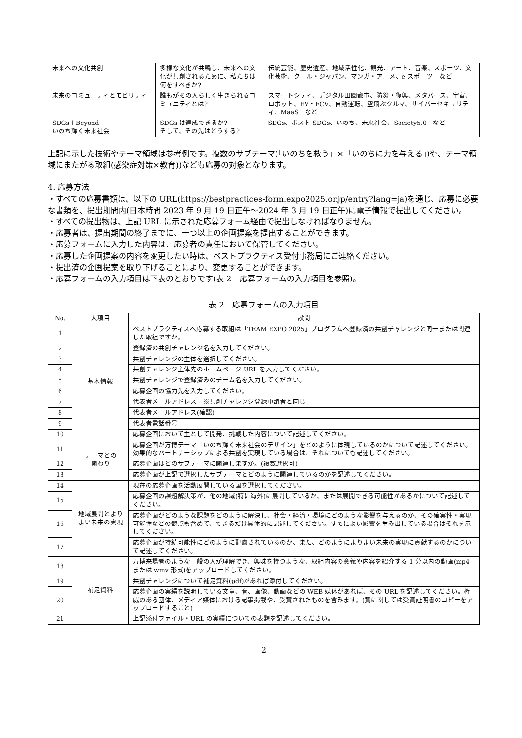| 未来への文化共創 | 多様な文化が共鳴し、未来への文化が共創されるために、私たちは何をすべきか? | 伝統芸能、歴史遺産、地域活性化、観光、アート、音楽、スポーツ、文化芸術、クール・ジャパン、マンガ・アニメ、e スポーツ など |
| 未来のコミュニティとモビリティ | 誰もがその人らしく生きられるコミュニティとは? | スマートシティ、デジタル田園都市、防災・復興、メタバース、宇宙、ロボット、EV・FCV、自動運転、空飛ぶクルマ、サイバーセキュリティ、MaaS など |
| SDGs＋Beyond いのち輝く未来社会 | SDGs は達成できるか? そして、その先はどうする? | SDGs、ポスト SDGs、いのち、未来社会、Society5.0 など |
上記に示した技術やテーマ領域は参考例です。複数のサブテーマ(「いのちを救う」×「いのちに力を与える」)や、テーマ領域にまたがる取組(感染症対策×教育))なども応募の対象となります。
4. 応募方法
・すべての応募書類は、以下の URL(https://bestpractices-form.expo2025.or.jp/entry?lang=ja)を通じ、応募に必要な書類を、提出期間内(日本時間 2023 年 9 月 19 日正午〜2024 年 3 月 19 日正午)に電子情報で提出してください。
・すべての提出物は、上記 URL に示された応募フォーム経由で提出しなければなりません。
・応募者は、提出期間の終了までに、一つ以上の企画提案を提出することができます。
・応募フォームに入力した内容は、応募者の責任において保管してください。
・応募した企画提案の内容を変更したい時は、ベストプラクティス受付事務局にご連絡ください。
・提出済の企画提案を取り下げることにより、変更することができます。
・応募フォームの入力項目は下表のとおりです(表 2　応募フォームの入力項目を参照)。
表 2　応募フォームの入力項目
| No. | 大項目 | 設問 |
| --- | --- | --- |
| 1 | 基本情報 | ベストプラクティスへ応募する取組は「TEAM EXPO 2025」プログラムへ登録済の共創チャレンジと同一または関連した取組ですか。 |
| 2 | | 登録済の共創チャレンジ名を入力してください。 |
| 3 | | 共創チャレンジの主体を選択してください。 |
| 4 | | 共創チャレンジ主体先のホームページ URL を入力してください。 |
| 5 | | 共創チャレンジで登録済みのチーム名を入力してください。 |
| 6 | | 応募企画の協力先を入力してください。 |
| 7 | | 代表者メールアドレス ※共創チャレンジ登録申請者と同じ |
| 8 | | 代表者メールアドレス(確認) |
| 9 | | 代表者電話番号 |
| 10 | | 応募企画において主として開発、挑戦した内容について記述してください。 |
| 11 | テーマとの 関わり | 応募企画が万博テーマ「いのち輝く未来社会のデザイン」をどのように体現しているのかについて記述してください。効果的なパートナーシップによる共創を実現している場合は、それについても記述してください。 |
| 12 | | 応募企画はどのサブテーマに関連しますか。(複数選択可) |
| 13 | | 応募企画が上記で選択したサブテーマとどのように関連しているのかを記述してください。 |
| 14 | 地域展開とよりよい未来の実現 | 現在の応募企画を活動展開している国を選択してください。 |
| 15 | | 応募企画の課題解決策が、他の地域(特に海外)に展開しているか、または展開できる可能性があるかについて記述してください。 |
| 16 | | 応募企画がどのような課題をどのように解決し、社会・経済・環境にどのような影響を与えるのか、その確実性・実現可能性などの観点も含めて、できるだけ具体的に記述してください。すでによい影響を生み出している場合はそれを示してください。 |
| 17 | | 応募企画が持続可能性にどのように配慮されているのか、また、どのようによりよい未来の実現に貢献するのかについて記述してください。 |
| 18 | 補足資料 | 万博来場者のような一般の人が理解でき、興味を持つような、取組内容の意義や内容を紹介する 1 分以内の動画(mp4 または wmv 形式)をアップロードしてください。 |
| 19 | | 共創チャレンジについて補足資料(pdf)があれば添付してください。 |
| 20 | | 応募企画の実績を説明している文章、音、画像、動画などの WEB 媒体があれば、その URL を記述してください。権威のある団体、メディア媒体における記事掲載や、受賞されたものを含みます。(賞に関しては受賞証明書のコピーをアップロードすること) |
| 21 | | 上記添付ファイル・URL の実績についての表題を記述してください。 |
2